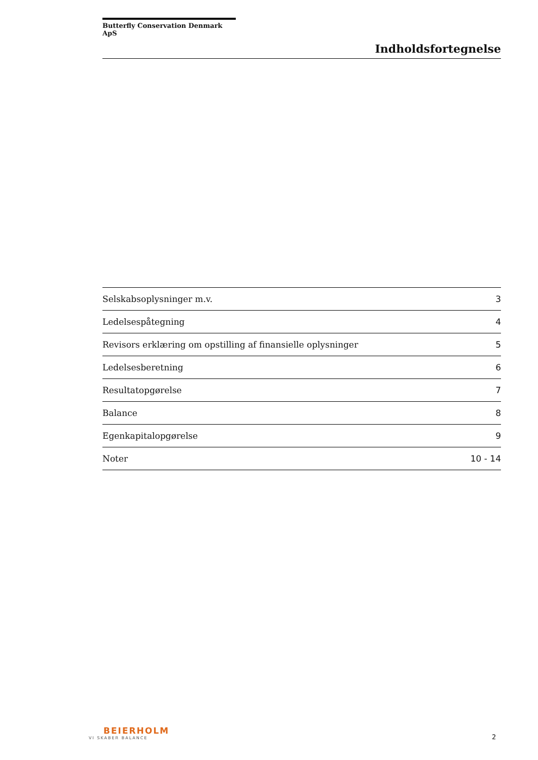Butterfly Conservation Denmark ApS
Indholdsfortegnelse
| Selskabsoplysninger m.v. | 3 |
| Ledelsespåtegning | 4 |
| Revisors erklæring om opstilling af finansielle oplysninger | 5 |
| Ledelsesberetning | 6 |
| Resultatopgørelse | 7 |
| Balance | 8 |
| Egenkapitalopgørelse | 9 |
| Noter | 10 - 14 |
BEIERHOLM
VI SKABER BALANCE
2